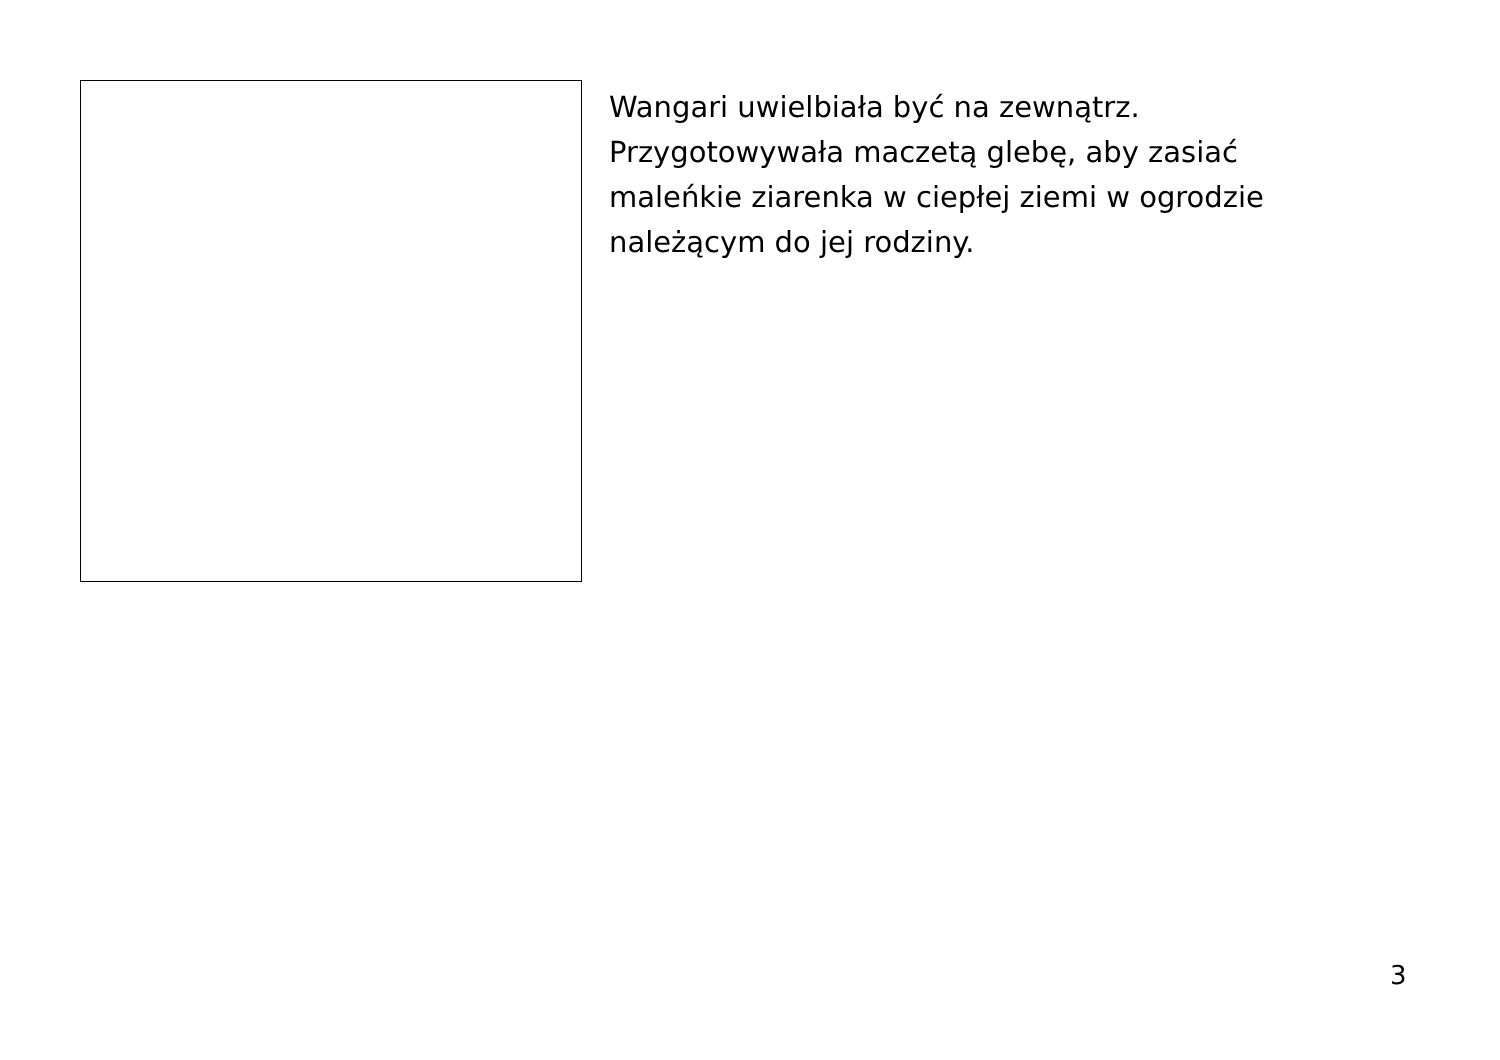Wangari uwielbiała być na zewnątrz. Przygotowywała maczetą glebę, aby zasiać maleńkie ziarenka w ciepłej ziemi w ogrodzie należącym do jej rodziny.
3